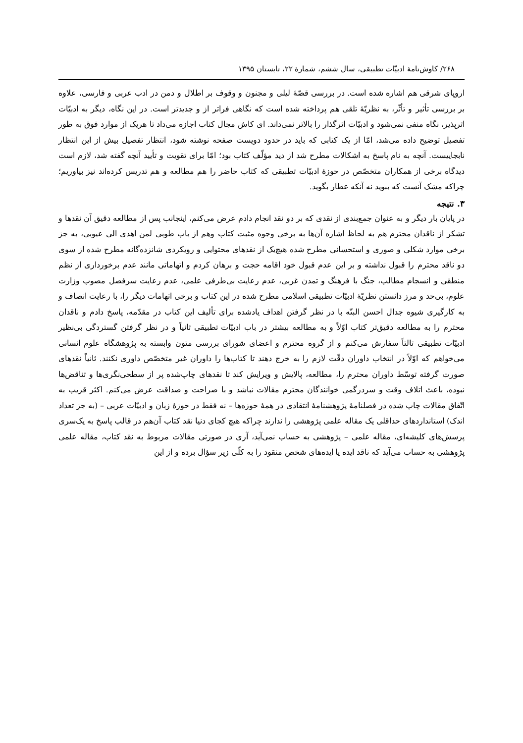۲۶۸/ کاوش‌نامهٔ ادبیّات تطبیقی، سال ششم، شمارهٔ ۲۲، تابستان ۱۳۹۵
اروپای شرقی هم اشاره شده است. در بررسی قصّهٔ لیلی و مجنون و وقوف بر اطلال و دمن در ادب عربی و فارسی، علاوه بر بررسی تأثیر و تأثّر، به نظریّهٔ تلقی هم پرداخته شده است که نگاهی فراتر از و جدیدتر است. در این نگاه، دیگر به ادبیّات اثرپذیر، نگاه منفی نمی‌شود و ادبیّات اثرگذار را بالاتر نمی‌داند. ای کاش مجال کتاب اجازه می‌داد تا هریک از موارد فوق به طور تفصیل توضیح داده می‌شد، امّا از یک کتابی که باید در حدود دویست صفحه نوشته شود، انتظار تفصیل بیش از این انتظار نابجاییست. آنچه به نام پاسخ به اشکالات مطرح شد از دید مؤلّف کتاب بود؛ امّا برای تقویت و تأیید آنچه گفته شد، لازم است دیدگاه برخی از همکاران متخصّص در حوزهٔ ادبیّات تطبیقی که کتاب حاضر را هم مطالعه و هم تدریس کرده‌اند نیز بیاوریم؛ چراکه مشک آنست که ببوید نه آنکه عطار بگوید.
۳. نتیجه
در پایان بار دیگر و به عنوان جمع‌بندی از نقدی که بر دو نقد انجام دادم عرض می‌کنم، اینجانب پس از مطالعه دقیق آن نقدها و تشکر از ناقدان محترم هم به لحاظ اشاره آن‌ها به برخی وجوه مثبت کتاب وهم از باب طوبی لمن اهدی الی عیوبی، به جز برخی موارد شکلی و صوری و استحسانی مطرح شده هیچ‌یک از نقدهای محتوایی و رویکردی شانزده‌گانه مطرح شده از سوی دو ناقد محترم را قبول نداشته و بر این عدم قبول خود اقامه حجت و برهان کردم و اتهاماتی مانند عدم برخورداری از نظم منطقی و انسجام مطالب، جنگ با فرهنگ و تمدن غربی، عدم رعایت بی‌طرفی علمی، عدم رعایت سرفصل مصوب وزارت علوم، بی‌حد و مرز دانستن نظریّهٔ ادبیّات تطبیقی اسلامی مطرح شده در این کتاب و برخی اتهامات دیگر را، با رعایت انصاف و به کارگیری شیوه جدال احسن البتّه با در نظر گرفتن اهداف یادشده برای تألیف این کتاب در مقدّمه، پاسخ دادم و ناقدان محترم را به مطالعه دقیق‌تر کتاب اوّلاً و به مطالعه بیشتر در باب ادبیّات تطبیقی ثانیاً و در نظر گرفتن گستردگی بی‌نظیر ادبیّات تطبیقی ثالثاً سفارش می‌کنم و از گروه محترم و اعضای شورای بررسی متون وابسته به پژوهشگاه علوم انسانی می‌خواهم که اوّلاً در انتخاب داوران دقّت لازم را به خرج دهند تا کتاب‌ها را داوران غیر متخصّص داوری نکنند. ثانیاً نقدهای صورت گرفته توسّط داوران محترم را، مطالعه، پالایش و ویرایش کند تا نقدهای چاپ‌شده پر از سطحی‌نگری‌ها و تناقض‌ها نبوده، باعث اتلاف وقت و سردرگمی خوانندگان محترم مقالات نباشد و با صراحت و صداقت عرض می‌کنم. اکثر قریب به اتّفاق مقالات چاپ شده در فصلنامهٔ پژوهشنامهٔ انتقادی در همهٔ حوزه‌ها – نه فقط در حوزهٔ زبان و ادبیّات عربی – (به جز تعداد اندک) استانداردهای حداقلی یک مقاله علمی پژوهشی را ندارند چراکه هیچ کجای دنیا نقد کتاب آن‌هم در قالب پاسخ به یک‌سری پرسش‌های کلیشه‌ای، مقاله علمی – پژوهشی به حساب نمی‌آید، آری در صورتی مقالات مربوط به نقد کتاب، مقاله علمی پژوهشی به حساب می‌آید که ناقد ایده یا ایده‌های شخص منقود را به کلّی زیر سؤال برده و از این